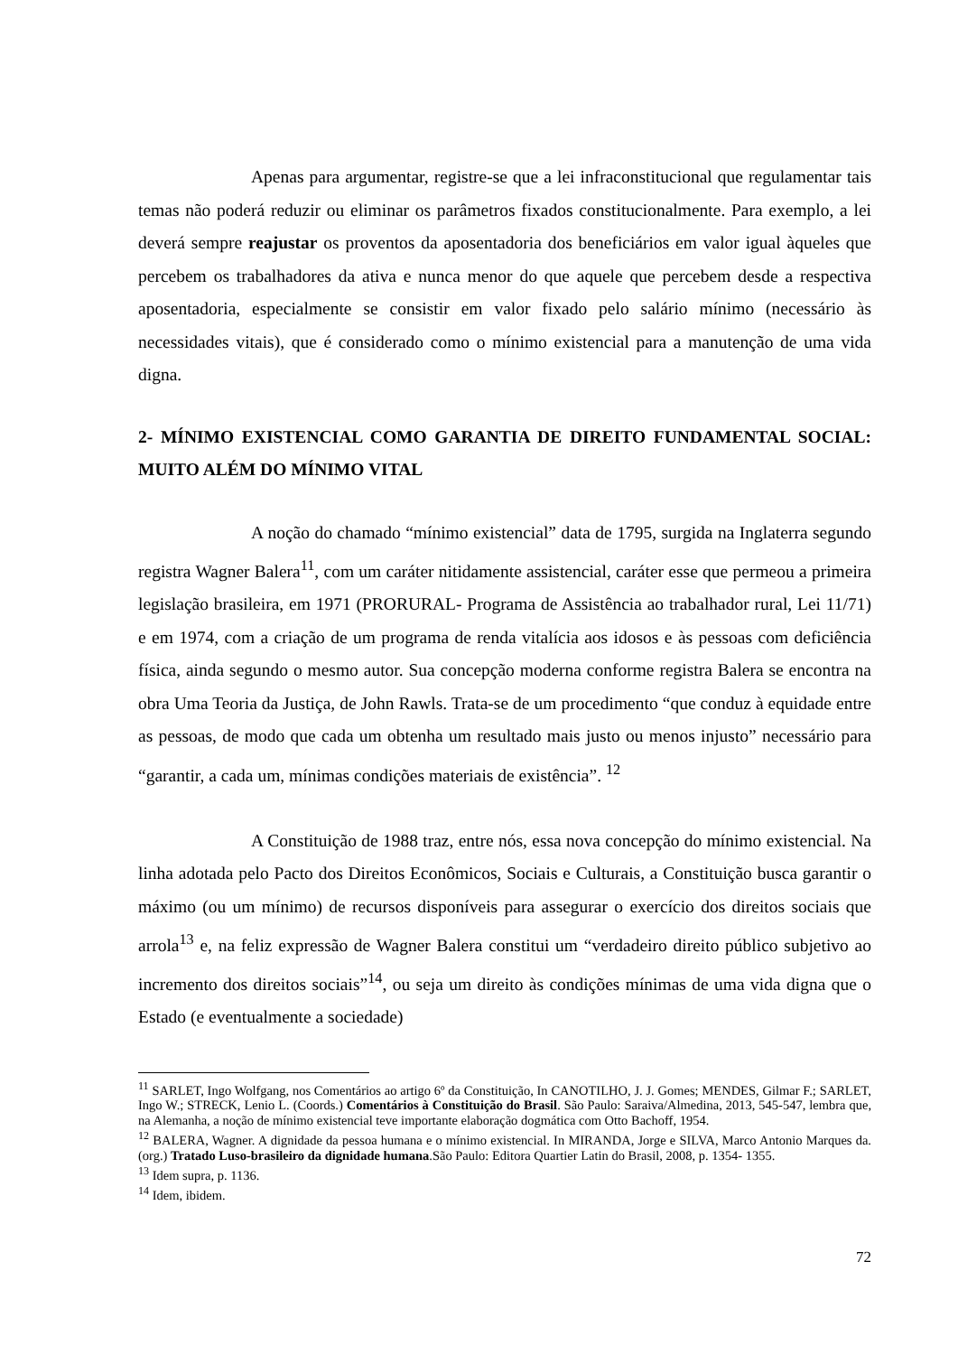Apenas para argumentar, registre-se que a lei infraconstitucional que regulamentar tais temas não poderá reduzir ou eliminar os parâmetros fixados constitucionalmente. Para exemplo, a lei deverá sempre reajustar os proventos da aposentadoria dos beneficiários em valor igual àqueles que percebem os trabalhadores da ativa e nunca menor do que aquele que percebem desde a respectiva aposentadoria, especialmente se consistir em valor fixado pelo salário mínimo (necessário às necessidades vitais), que é considerado como o mínimo existencial para a manutenção de uma vida digna.
2- MÍNIMO EXISTENCIAL COMO GARANTIA DE DIREITO FUNDAMENTAL SOCIAL: MUITO ALÉM DO MÍNIMO VITAL
A noção do chamado “mínimo existencial” data de 1795, surgida na Inglaterra segundo registra Wagner Balera<sup>11</sup>, com um caráter nitidamente assistencial, caráter esse que permeou a primeira legislação brasileira, em 1971 (PRORURAL- Programa de Assistência ao trabalhador rural, Lei 11/71) e em 1974, com a criação de um programa de renda vitalícia aos idosos e às pessoas com deficiência física, ainda segundo o mesmo autor. Sua concepção moderna conforme registra Balera se encontra na obra Uma Teoria da Justiça, de John Rawls. Trata-se de um procedimento “que conduz à equidade entre as pessoas, de modo que cada um obtenha um resultado mais justo ou menos injusto” necessário para “garantir, a cada um, mínimas condições materiais de existência”. <sup>12</sup>
A Constituição de 1988 traz, entre nós, essa nova concepção do mínimo existencial. Na linha adotada pelo Pacto dos Direitos Econômicos, Sociais e Culturais, a Constituição busca garantir o máximo (ou um mínimo) de recursos disponíveis para assegurar o exercício dos direitos sociais que arrola<sup>13</sup> e, na feliz expressão de Wagner Balera constitui um “verdadeiro direito público subjetivo ao incremento dos direitos sociais”<sup>14</sup>, ou seja um direito às condições mínimas de uma vida digna que o Estado (e eventualmente a sociedade)
<sup>11</sup> SARLET, Ingo Wolfgang, nos Comentários ao artigo 6º da Constituição, In CANOTILHO, J. J. Gomes; MENDES, Gilmar F.; SARLET, Ingo W.; STRECK, Lenio L. (Coords.) Comentários à Constituição do Brasil. São Paulo: Saraiva/Almedina, 2013, 545-547, lembra que, na Alemanha, a noção de mínimo existencial teve importante elaboração dogmática com Otto Bachoff, 1954.
<sup>12</sup> BALERA, Wagner. A dignidade da pessoa humana e o mínimo existencial. In MIRANDA, Jorge e SILVA, Marco Antonio Marques da.(org.) Tratado Luso-brasileiro da dignidade humana.São Paulo: Editora Quartier Latin do Brasil, 2008, p. 1354- 1355.
<sup>13</sup> Idem supra, p. 1136.
<sup>14</sup> Idem, ibidem.
72